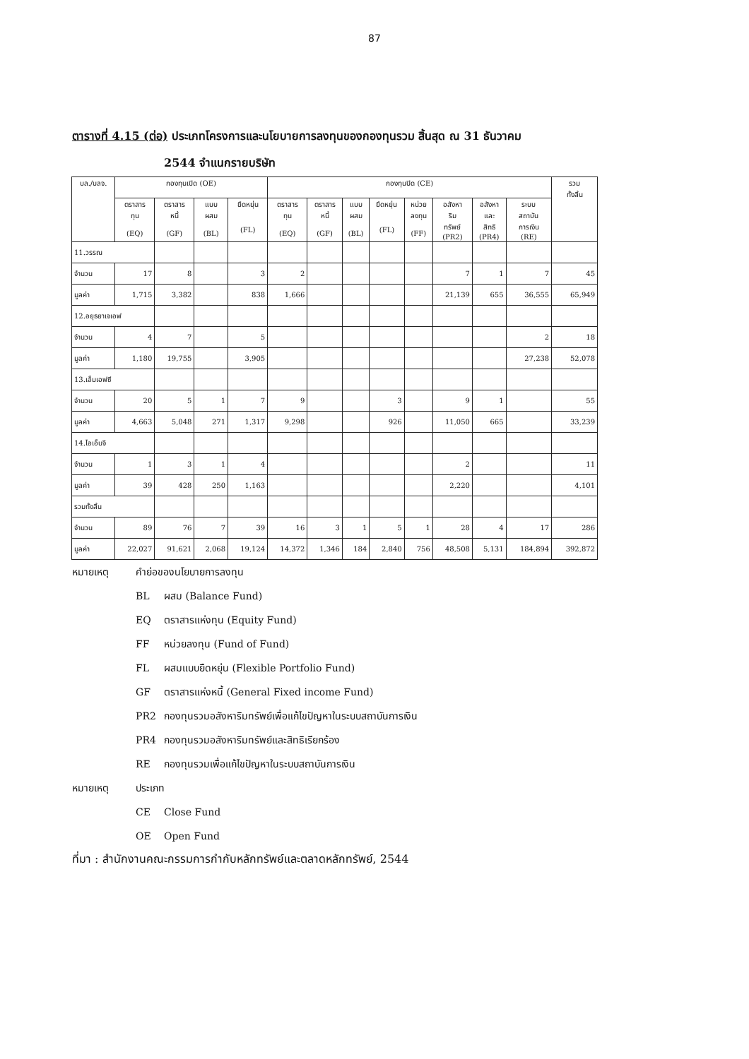87
ตารางที่ 4.15 (ต่อ) ประเภทโครงการและนโยบายการลงทุนของกองทุนรวม สิ้นสุด ณ 31 ธันวาคม
2544 จำแนกรายบริษัท
| บล./บลจ. | กองทุนเปิด (OE) | | | | กองทุนปิด (CE) | | | | | | | | รวม ทั้งสิ้น |
| --- | --- | --- | --- | --- | --- | --- | --- | --- | --- | --- | --- | --- | --- |
| | ตราสาร ทุน (EQ) | ตราสาร หนี้ (GF) | แบบ ผสม (BL) | ยืดหยุ่น (FL) | ตราสาร ทุน (EQ) | ตราสาร หนี้ (GF) | แบบ ผสม (BL) | ยืดหยุ่น (FL) | หน่วย ลงทุน (FF) | อสังหา ริม ทรัพย์ (PR2) | อสังหา และ สิทธิ (PR4) | ระบบ สถาบัน การเงิน (RE) | |
| 11.วรรณ | | | | | | | | | | | | | |
| จำนวน | 17 | 8 | | 3 | 2 | | | | | 7 | 1 | 7 | 45 |
| มูลค่า | 1,715 | 3,382 | | 838 | 1,666 | | | | | 21,139 | 655 | 36,555 | 65,949 |
| 12.อยุธยาเจเอฟ | | | | | | | | | | | | | |
| จำนวน | 4 | 7 | | 5 | | | | | | | | 2 | 18 |
| มูลค่า | 1,180 | 19,755 | | 3,905 | | | | | | | | 27,238 | 52,078 |
| 13.เอ็มเอฟซี | | | | | | | | | | | | | |
| จำนวน | 20 | 5 | 1 | 7 | 9 | | | 3 | | 9 | 1 | | 55 |
| มูลค่า | 4,663 | 5,048 | 271 | 1,317 | 9,298 | | | 926 | | 11,050 | 665 | | 33,239 |
| 14.ไอเอ็นจี | | | | | | | | | | | | | |
| จำนวน | 1 | 3 | 1 | 4 | | | | | | 2 | | | 11 |
| มูลค่า | 39 | 428 | 250 | 1,163 | | | | | | 2,220 | | | 4,101 |
| รวมทั้งสิ้น | | | | | | | | | | | | | |
| จำนวน | 89 | 76 | 7 | 39 | 16 | 3 | 1 | 5 | 1 | 28 | 4 | 17 | 286 |
| มูลค่า | 22,027 | 91,621 | 2,068 | 19,124 | 14,372 | 1,346 | 184 | 2,840 | 756 | 48,508 | 5,131 | 184,894 | 392,872 |
หมายเหตุ คำย่อของนโยบายการลงทุน
BL ผสม (Balance Fund)
EQ ตราสารแห่งทุน (Equity Fund)
FF หน่วยลงทุน (Fund of Fund)
FL ผสมแบบยืดหยุ่น (Flexible Portfolio Fund)
GF ตราสารแห่งหนี้ (General Fixed income Fund)
PR2 กองทุนรวมอสังหาริมทรัพย์เพื่อแก้ไขปัญหาในระบบสถาบันการเงิน
PR4 กองทุนรวมอสังหาริมทรัพย์และสิทธิเรียกร้อง
RE กองทุนรวมเพื่อแก้ไขปัญหาในระบบสถาบันการเงิน
หมายเหตุ ประเภท
CE Close Fund
OE Open Fund
ที่มา : สำนักงานคณะกรรมการกำกับหลักทรัพย์และตลาดหลักทรัพย์, 2544